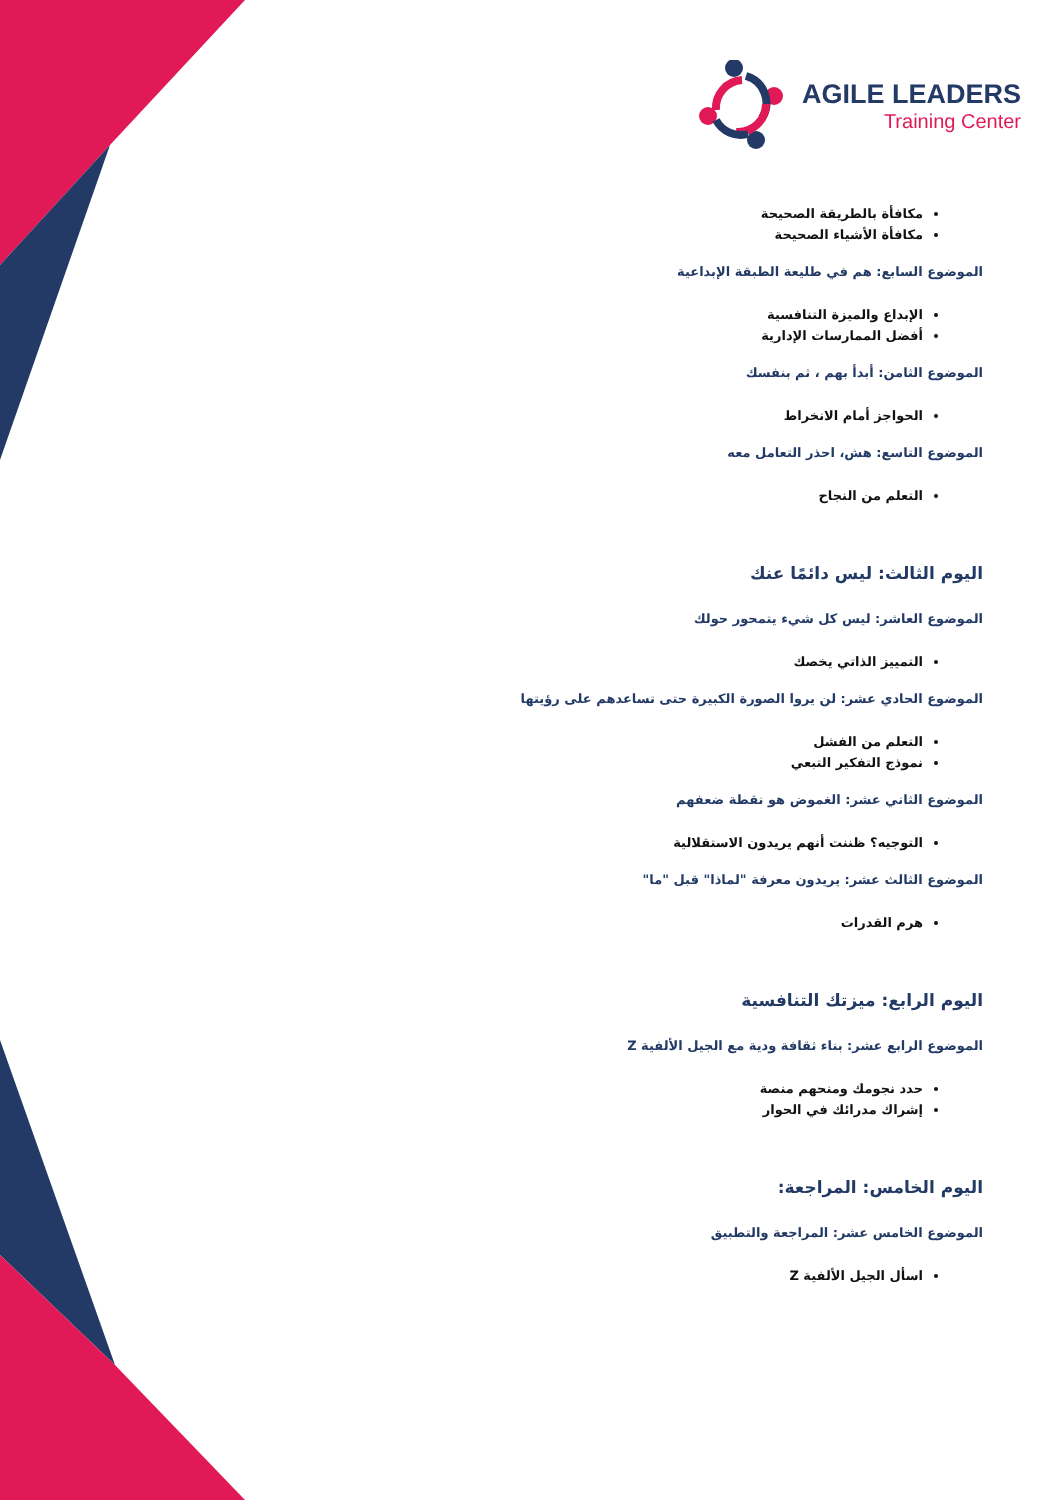AGILE LEADERS
Training Center
مكافأة بالطريقة الصحيحة
مكافأة الأشياء الصحيحة
الموضوع السابع: هم في طليعة الطبقة الإبداعية
الإبداع والميزة التنافسية
أفضل الممارسات الإدارية
الموضوع الثامن: أبدأ بهم ، ثم بنفسك
الحواجز أمام الانخراط
الموضوع التاسع: هش، احذر التعامل معه
التعلم من النجاح
اليوم الثالث: ليس دائمًا عنك
الموضوع العاشر: ليس كل شيء يتمحور حولك
التمييز الذاتي يخصك
الموضوع الحادي عشر: لن يروا الصورة الكبيرة حتى تساعدهم على رؤيتها
التعلم من الفشل
نموذج التفكير التبعي
الموضوع الثاني عشر: الغموض هو نقطة ضعفهم
التوجيه؟ ظننت أنهم يريدون الاستقلالية
الموضوع الثالث عشر: يريدون معرفة "لماذا" قبل "ما"
هرم القدرات
اليوم الرابع: ميزتك التنافسية
الموضوع الرابع عشر: بناء ثقافة ودية مع الجيل الألفية Z
حدد نجومك ومنحهم منصة
إشراك مدرائك في الحوار
اليوم الخامس: المراجعة:
الموضوع الخامس عشر: المراجعة والتطبيق
اسأل الجيل الألفية Z